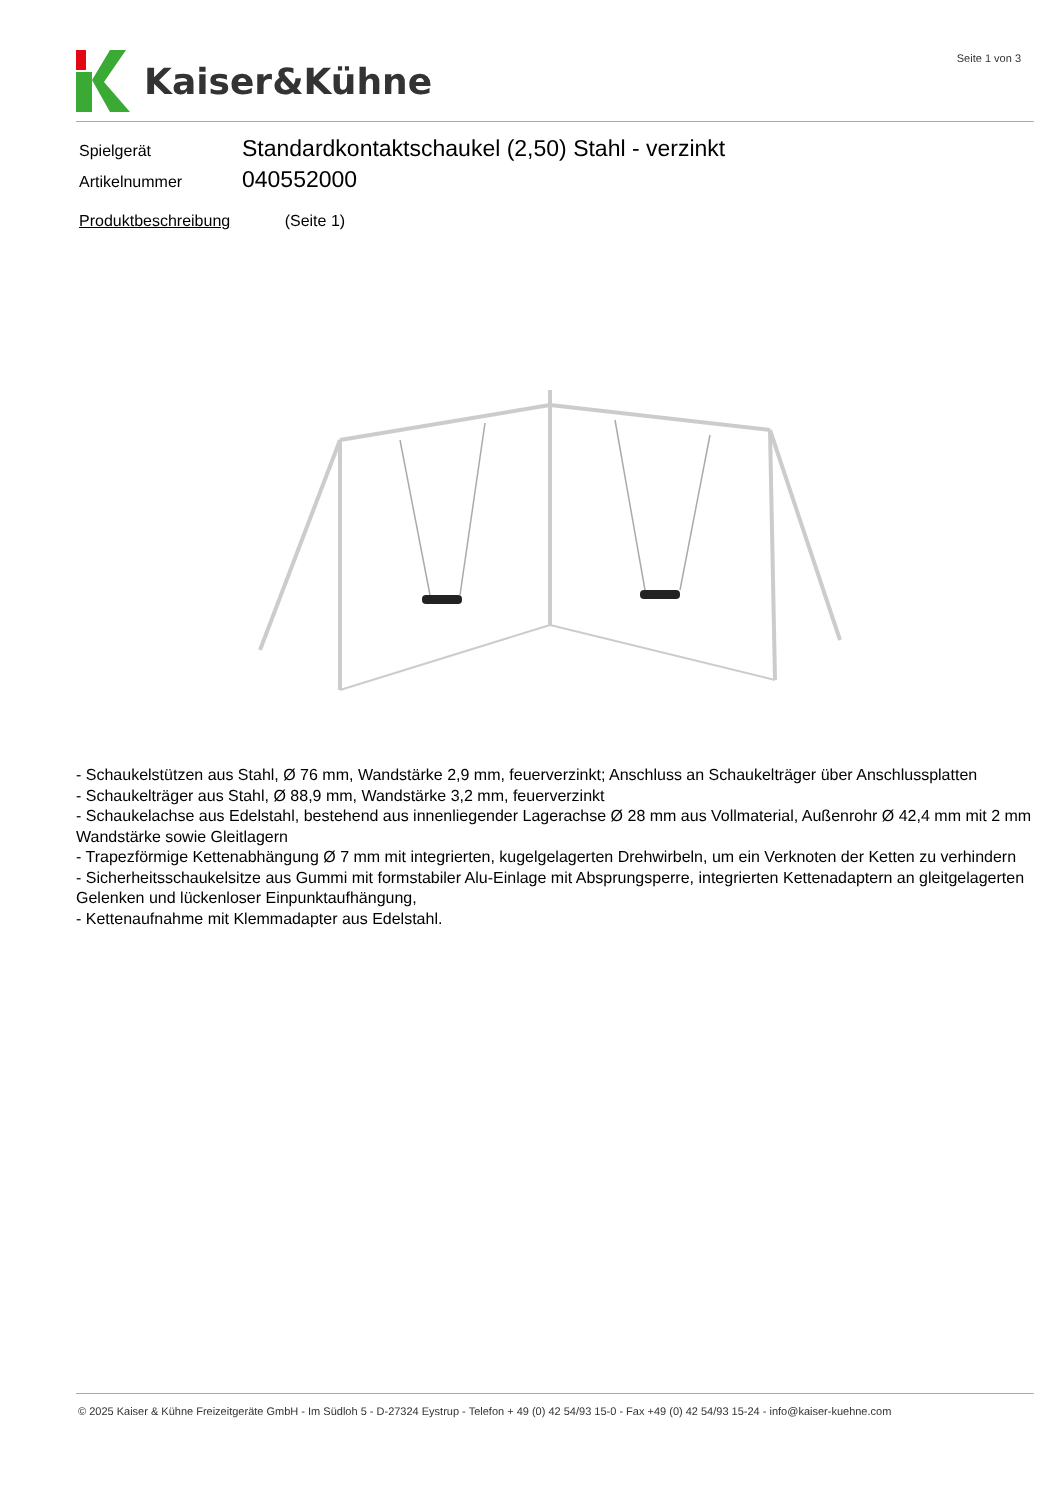Kaiser&Kühne Seite 1 von 3
Spielgerät
Standardkontaktschaukel (2,50) Stahl - verzinkt
Artikelnummer
040552000
Produktbeschreibung (Seite 1)
- Schaukelstützen aus Stahl, Ø 76 mm, Wandstärke 2,9 mm, feuerverzinkt; Anschluss an Schaukelträger über Anschlussplatten
- Schaukelträger aus Stahl, Ø 88,9 mm, Wandstärke 3,2 mm, feuerverzinkt
- Schaukelachse aus Edelstahl, bestehend aus innenliegender Lagerachse Ø 28 mm aus Vollmaterial, Außenrohr Ø 42,4 mm mit 2 mm Wandstärke sowie Gleitlagern
- Trapezförmige Kettenabhängung Ø 7 mm mit integrierten, kugelgelagerten Drehwirbeln, um ein Verknoten der Ketten zu verhindern
- Sicherheitsschaukelsitze aus Gummi mit formstabiler Alu-Einlage mit Absprungsperre, integrierten Kettenadaptern an gleitgelagerten Gelenken und lückenloser Einpunktaufhängung,
- Kettenaufnahme mit Klemmadapter aus Edelstahl.
© 2025 Kaiser & Kühne Freizeitgeräte GmbH - Im Südloh 5 - D-27324 Eystrup - Telefon + 49 (0) 42 54/93 15-0 - Fax +49 (0) 42 54/93 15-24 - info@kaiser-kuehne.com